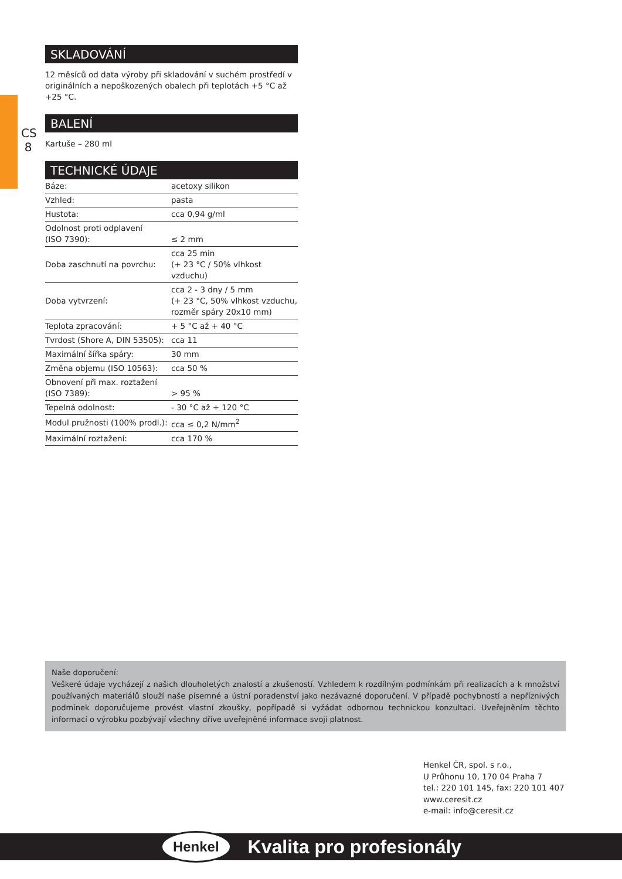CS 8
SKLADOVÁNÍ
12 měsíců od data výroby při skladování v suchém prostředí v originálních a nepoškozených obalech při teplotách +5 °C až +25 °C.
BALENÍ
Kartuše – 280 ml
TECHNICKÉ ÚDAJE
| Báze: | acetoxy silikon |
| Vzhled: | pasta |
| Hustota: | cca 0,94 g/ml |
| Odolnost proti odplavení (ISO 7390): | ≤ 2 mm |
| Doba zaschnutí na povrchu: | cca 25 min (+ 23 °C / 50% vlhkost vzduchu) |
| Doba vytvrzení: | cca 2 - 3 dny / 5 mm (+ 23 °C, 50% vlhkost vzduchu, rozměr spáry 20x10 mm) |
| Teplota zpracování: | + 5 °C až + 40 °C |
| Tvrdost (Shore A, DIN 53505): | cca 11 |
| Maximální šířka spáry: | 30 mm |
| Změna objemu (ISO 10563): | cca 50 % |
| Obnovení při max. roztažení (ISO 7389): | > 95 % |
| Tepelná odolnost: | - 30 °C až + 120 °C |
| Modul pružnosti (100% prodl.): | cca ≤ 0,2 N/mm<sup>2</sup> |
| Maximální roztažení: | cca 170 % |
Naše doporučení:
Veškeré údaje vycházejí z našich dlouholetých znalostí a zkušeností. Vzhledem k rozdílným podmínkám při realizacích a k množství používaných materiálů slouží naše písemné a ústní poradenství jako nezávazné doporučení. V případě pochybností a nepříznivých podmínek doporučujeme provést vlastní zkoušky, popřípadě si vyžádat odbornou technickou konzultaci. Uveřejněním těchto informací o výrobku pozbývají všechny dříve uveřejněné informace svoji platnost.
Henkel ČR, spol. s r.o.,
U Průhonu 10, 170 04 Praha 7
tel.: 220 101 145, fax: 220 101 407
www.ceresit.cz
e-mail: info@ceresit.cz
Henkel Kvalita pro profesionály